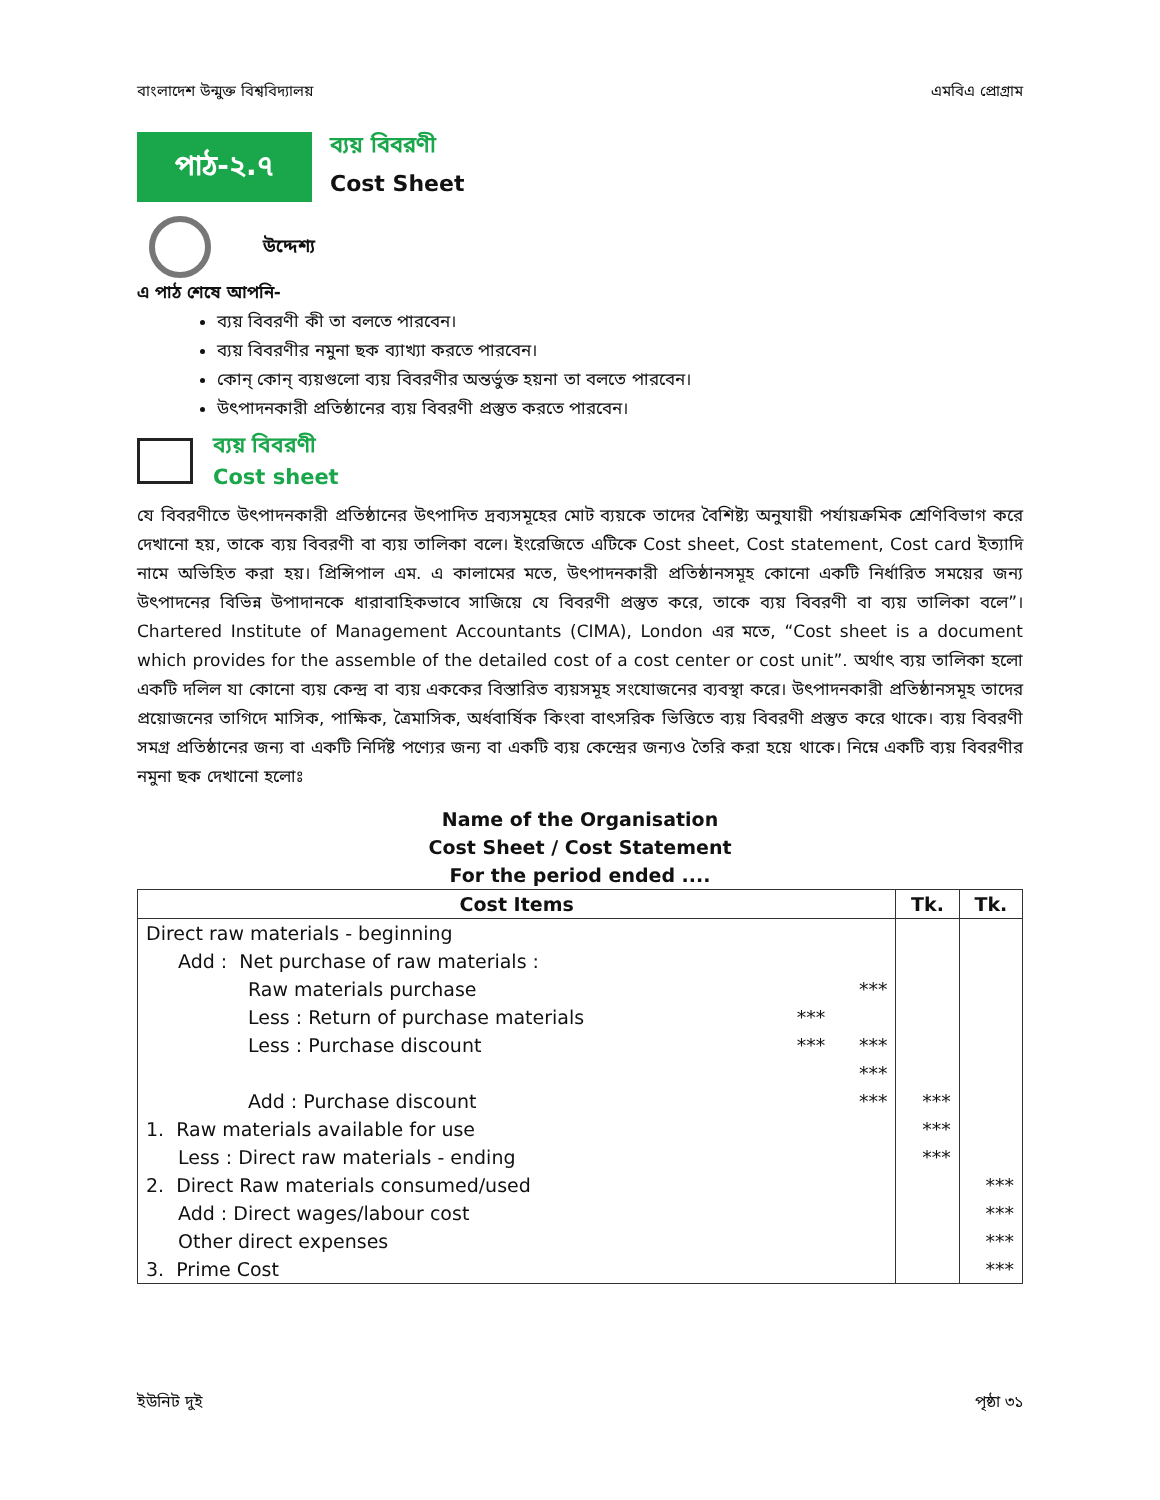বাংলাদেশ উন্মুক্ত বিশ্ববিদ্যালয় এমবিএ প্রোগ্রাম
পাঠ-২.৭
ব্যয় বিবরণী
Cost Sheet
উদ্দেশ্য
এ পাঠ শেষে আপনি-
ব্যয় বিবরণী কী তা বলতে পারবেন।
ব্যয় বিবরণীর নমুনা ছক ব্যাখ্যা করতে পারবেন।
কোন্ কোন্ ব্যয়গুলো ব্যয় বিবরণীর অন্তর্ভুক্ত হয়না তা বলতে পারবেন।
উৎপাদনকারী প্রতিষ্ঠানের ব্যয় বিবরণী প্রস্তুত করতে পারবেন।
ব্যয় বিবরণী
Cost sheet
যে বিবরণীতে উৎপাদনকারী প্রতিষ্ঠানের উৎপাদিত দ্রব্যসমূহের মোট ব্যয়কে তাদের বৈশিষ্ট্য অনুযায়ী পর্যায়ক্রমিক শ্রেণিবিভাগ করে দেখানো হয়, তাকে ব্যয় বিবরণী বা ব্যয় তালিকা বলে। ইংরেজিতে এটিকে Cost sheet, Cost statement, Cost card ইত্যাদি নামে অভিহিত করা হয়। প্রিন্সিপাল এম. এ কালামের মতে, উৎপাদনকারী প্রতিষ্ঠানসমূহ কোনো একটি নির্ধারিত সময়ের জন্য উৎপাদনের বিভিন্ন উপাদানকে ধারাবাহিকভাবে সাজিয়ে যে বিবরণী প্রস্তুত করে, তাকে ব্যয় বিবরণী বা ব্যয় তালিকা বলে”। Chartered Institute of Management Accountants (CIMA), London এর মতে, “Cost sheet is a document which provides for the assemble of the detailed cost of a cost center or cost unit”. অর্থাৎ ব্যয় তালিকা হলো একটি দলিল যা কোনো ব্যয় কেন্দ্র বা ব্যয় এককের বিস্তারিত ব্যয়সমূহ সংযোজনের ব্যবস্থা করে। উৎপাদনকারী প্রতিষ্ঠানসমূহ তাদের প্রয়োজনের তাগিদে মাসিক, পাক্ষিক, ত্রৈমাসিক, অর্ধবার্ষিক কিংবা বাৎসরিক ভিত্তিতে ব্যয় বিবরণী প্রস্তুত করে থাকে। ব্যয় বিবরণী সমগ্র প্রতিষ্ঠানের জন্য বা একটি নির্দিষ্ট পণ্যের জন্য বা একটি ব্যয় কেন্দ্রের জন্যও তৈরি করা হয়ে থাকে। নিম্নে একটি ব্যয় বিবরণীর নমুনা ছক দেখানো হলোঃ
Name of the Organisation
Cost Sheet / Cost Statement
For the period ended ....
| Cost Items | | | Tk. | Tk. |
| --- | --- | --- | --- | --- |
| Direct raw materials - beginning | | | | |
| Add : Net purchase of raw materials : | | | | |
| Raw materials purchase | | *** | | |
| Less : Return of purchase materials | *** | | | |
| Less : Purchase discount | *** | *** | | |
| | | *** | | |
| Add : Purchase discount | | *** | *** | |
| 1. Raw materials available for use | | | *** | |
| Less : Direct raw materials - ending | | | *** | |
| 2. Direct Raw materials consumed/used | | | | *** |
| Add : Direct wages/labour cost | | | | *** |
| Other direct expenses | | | | *** |
| 3. Prime Cost | | | | *** |
ইউনিট দুই পৃষ্ঠা ৩১